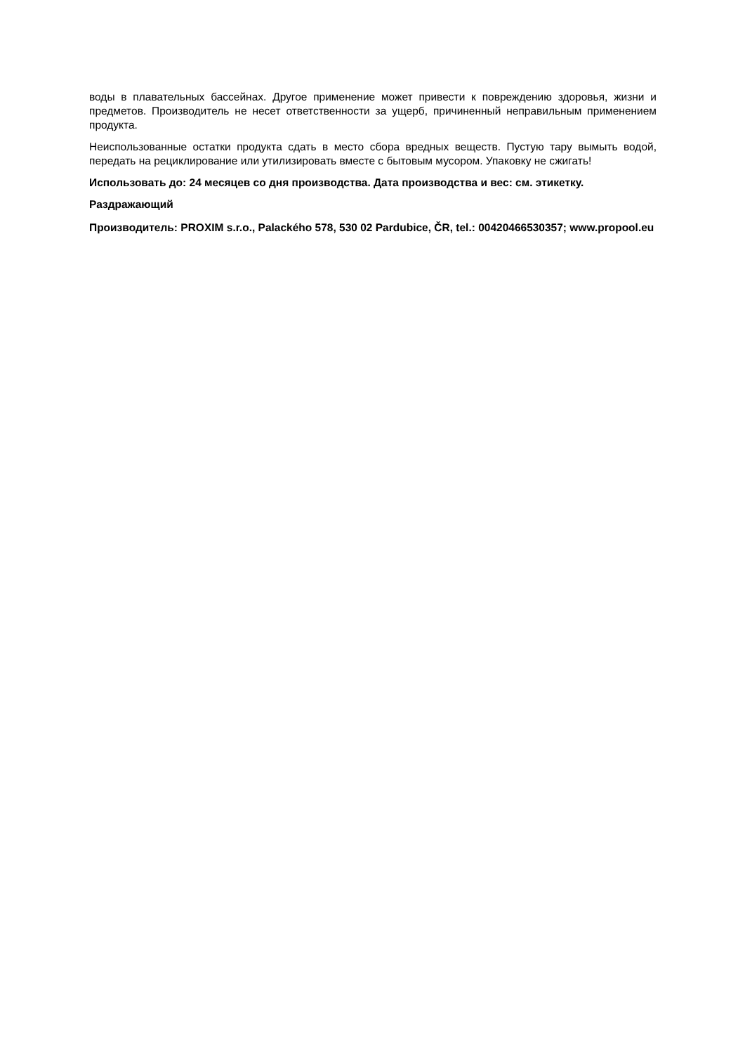воды в плавательных бассейнах. Другое применение может привести к повреждению здоровья, жизни и предметов. Производитель не несет ответственности за ущерб, причиненный неправильным применением продукта.
Неиспользованные остатки продукта сдать в место сбора вредных веществ. Пустую тару вымыть водой, передать на рециклирование или утилизировать вместе с бытовым мусором. Упаковку не сжигать!
Использовать до: 24 месяцев со дня производства. Дата производства и вес: см. этикетку.
Раздражающий
Производитель: PROXIM s.r.o., Palackého 578, 530 02 Pardubice, ČR, tel.: 00420466530357; www.propool.eu